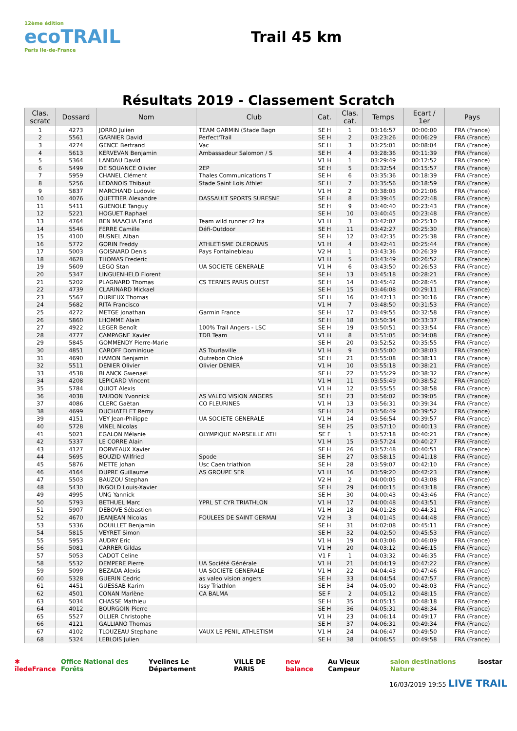12ème édition
ecoTRAIL
Paris Ile-de-France
Trail 45 km
Résultats 2019 - Classement Scratch
| Clas. scratc | Dossard | Nom | Club | Cat. | Clas. cat. | Temps | Ecart / 1er | Pays |
| --- | --- | --- | --- | --- | --- | --- | --- | --- |
| 1 | 4273 | JORRO Julien | TEAM GARMIN (Stade Bagn | SE H | 1 | 03:16:57 | 00:00:00 | FRA (France) |
| 2 | 5561 | GARNIER David | Perfect'Trail | SE H | 2 | 03:23:26 | 00:06:29 | FRA (France) |
| 3 | 4274 | GENCE Bertrand | Vac | SE H | 3 | 03:25:01 | 00:08:04 | FRA (France) |
| 4 | 5613 | KERVEVAN Benjamin | Ambassadeur Salomon / S | SE H | 4 | 03:28:36 | 00:11:39 | FRA (France) |
| 5 | 5364 | LANDAU David | | V1 H | 1 | 03:29:49 | 00:12:52 | FRA (France) |
| 6 | 5499 | DE SOUANCE Olivier | 2EP | SE H | 5 | 03:32:54 | 00:15:57 | FRA (France) |
| 7 | 5959 | CHANEL Clément | Thales Communications T | SE H | 6 | 03:35:36 | 00:18:39 | FRA (France) |
| 8 | 5256 | LEDANOIS Thibaut | Stade Saint Lois Athlet | SE H | 7 | 03:35:56 | 00:18:59 | FRA (France) |
| 9 | 5837 | MARCHAND Ludovic | | V1 H | 2 | 03:38:03 | 00:21:06 | FRA (France) |
| 10 | 4076 | QUETTIER Alexandre | DASSAULT SPORTS SURESNE | SE H | 8 | 03:39:45 | 00:22:48 | FRA (France) |
| 11 | 5411 | GUENOLE Tanguy | | SE H | 9 | 03:40:40 | 00:23:43 | FRA (France) |
| 12 | 5221 | HOGUET Raphael | | SE H | 10 | 03:40:45 | 00:23:48 | FRA (France) |
| 13 | 4764 | BEN MAACHA Farid | Team wild runner r2 tra | V1 H | 3 | 03:42:07 | 00:25:10 | FRA (France) |
| 14 | 5546 | FERRE Camille | Défi-Outdoor | SE H | 11 | 03:42:27 | 00:25:30 | FRA (France) |
| 15 | 4100 | BUSNEL Alban | | SE H | 12 | 03:42:35 | 00:25:38 | FRA (France) |
| 16 | 5772 | GORIN Freddy | ATHLETISME OLERONAIS | V1 H | 4 | 03:42:41 | 00:25:44 | FRA (France) |
| 17 | 5003 | GOISNARD Denis | Pays Fontainebleau | V2 H | 1 | 03:43:36 | 00:26:39 | FRA (France) |
| 18 | 4628 | THOMAS Frederic | | V1 H | 5 | 03:43:49 | 00:26:52 | FRA (France) |
| 19 | 5609 | LEGO Stan | UA SOCIETE GENERALE | V1 H | 6 | 03:43:50 | 00:26:53 | FRA (France) |
| 20 | 5347 | LINGUENHELD Florent | | SE H | 13 | 03:45:18 | 00:28:21 | FRA (France) |
| 21 | 5202 | PLAGNARD Thomas | CS TERNES PARIS OUEST | SE H | 14 | 03:45:42 | 00:28:45 | FRA (France) |
| 22 | 4739 | CLARINARD Mickael | | SE H | 15 | 03:46:08 | 00:29:11 | FRA (France) |
| 23 | 5567 | DURIEUX Thomas | | SE H | 16 | 03:47:13 | 00:30:16 | FRA (France) |
| 24 | 5682 | RITA Francisco | | V1 H | 7 | 03:48:50 | 00:31:53 | FRA (France) |
| 25 | 4272 | METGE Jonathan | Garmin France | SE H | 17 | 03:49:55 | 00:32:58 | FRA (France) |
| 26 | 5860 | LHOMME Alain | | SE H | 18 | 03:50:34 | 00:33:37 | FRA (France) |
| 27 | 4922 | LEGER Benoît | 100% Trail Angers - LSC | SE H | 19 | 03:50:51 | 00:33:54 | FRA (France) |
| 28 | 4777 | CAMPAGNE Xavier | TDB Team | V1 H | 8 | 03:51:05 | 00:34:08 | FRA (France) |
| 29 | 5845 | GOMMENDY Pierre-Marie | | SE H | 20 | 03:52:52 | 00:35:55 | FRA (France) |
| 30 | 4851 | CAROFF Dominique | AS Tourlaville | V1 H | 9 | 03:55:00 | 00:38:03 | FRA (France) |
| 31 | 4690 | HAMON Benjamin | Outrebon Chloé | SE H | 21 | 03:55:08 | 00:38:11 | FRA (France) |
| 32 | 5511 | DENIER Olivier | Olivier DENIER | V1 H | 10 | 03:55:18 | 00:38:21 | FRA (France) |
| 33 | 4538 | BLANCK Gwenaël | | SE H | 22 | 03:55:29 | 00:38:32 | FRA (France) |
| 34 | 4208 | LEPICARD Vincent | | V1 H | 11 | 03:55:49 | 00:38:52 | FRA (France) |
| 35 | 5784 | QUIOT Alexis | | V1 H | 12 | 03:55:55 | 00:38:58 | FRA (France) |
| 36 | 4038 | TAUDON Yvonnick | AS VALEO VISION ANGERS | SE H | 23 | 03:56:02 | 00:39:05 | FRA (France) |
| 37 | 4086 | CLERC Gaëtan | CO FLEURINES | V1 H | 13 | 03:56:31 | 00:39:34 | FRA (France) |
| 38 | 4699 | DUCHATELET Remy | | SE H | 24 | 03:56:49 | 00:39:52 | FRA (France) |
| 39 | 4151 | VEY Jean-Philippe | UA SOCIETE GENERALE | V1 H | 14 | 03:56:54 | 00:39:57 | FRA (France) |
| 40 | 5728 | VINEL Nicolas | | SE H | 25 | 03:57:10 | 00:40:13 | FRA (France) |
| 41 | 5021 | EGALON Mélanie | OLYMPIQUE MARSEILLE ATH | SE F | 1 | 03:57:18 | 00:40:21 | FRA (France) |
| 42 | 5337 | LE CORRE Alain | | V1 H | 15 | 03:57:24 | 00:40:27 | FRA (France) |
| 43 | 4127 | DORVEAUX Xavier | | SE H | 26 | 03:57:48 | 00:40:51 | FRA (France) |
| 44 | 5695 | BOUZID Wilfried | Spode | SE H | 27 | 03:58:15 | 00:41:18 | FRA (France) |
| 45 | 5876 | METTE Johan | Usc Caen triathlon | SE H | 28 | 03:59:07 | 00:42:10 | FRA (France) |
| 46 | 4164 | DUPRE Guillaume | AS GROUPE SFR | V1 H | 16 | 03:59:20 | 00:42:23 | FRA (France) |
| 47 | 5503 | BAUZOU Stephan | | V2 H | 2 | 04:00:05 | 00:43:08 | FRA (France) |
| 48 | 5430 | INGOLD Louis-Xavier | | SE H | 29 | 04:00:15 | 00:43:18 | FRA (France) |
| 49 | 4995 | UNG Yannick | | SE H | 30 | 04:00:43 | 00:43:46 | FRA (France) |
| 50 | 5793 | BETHUEL Marc | YPRL ST CYR TRIATHLON | V1 H | 17 | 04:00:48 | 00:43:51 | FRA (France) |
| 51 | 5907 | DEBOVE Sébastien | | V1 H | 18 | 04:01:28 | 00:44:31 | FRA (France) |
| 52 | 4670 | JEANJEAN Nicolas | FOULEES DE SAINT GERMAI | V2 H | 3 | 04:01:45 | 00:44:48 | FRA (France) |
| 53 | 5336 | DOUILLET Benjamin | | SE H | 31 | 04:02:08 | 00:45:11 | FRA (France) |
| 54 | 5815 | VEYRET Simon | | SE H | 32 | 04:02:50 | 00:45:53 | FRA (France) |
| 55 | 5953 | AUDRY Eric | | V1 H | 19 | 04:03:06 | 00:46:09 | FRA (France) |
| 56 | 5081 | CARRER Gildas | | V1 H | 20 | 04:03:12 | 00:46:15 | FRA (France) |
| 57 | 5053 | CADOT Celine | | V1 F | 1 | 04:03:32 | 00:46:35 | FRA (France) |
| 58 | 5532 | DEMPERE Pierre | UA Société Générale | V1 H | 21 | 04:04:19 | 00:47:22 | FRA (France) |
| 59 | 5099 | BEZADA Alexis | UA SOCIETE GENERALE | V1 H | 22 | 04:04:43 | 00:47:46 | FRA (France) |
| 60 | 5328 | GUERIN Cedric | as valeo vision angers | SE H | 33 | 04:04:54 | 00:47:57 | FRA (France) |
| 61 | 4451 | GUESSAB Karim | Issy Triathlon | SE H | 34 | 04:05:00 | 00:48:03 | FRA (France) |
| 62 | 4501 | CONAN Marlène | CA BALMA | SE F | 2 | 04:05:12 | 00:48:15 | FRA (France) |
| 63 | 5034 | CHASSE Mathieu | | SE H | 35 | 04:05:15 | 00:48:18 | FRA (France) |
| 64 | 4012 | BOURGOIN Pierre | | SE H | 36 | 04:05:31 | 00:48:34 | FRA (France) |
| 65 | 5527 | OLLIER Christophe | | V1 H | 23 | 04:06:14 | 00:49:17 | FRA (France) |
| 66 | 4121 | GALLIANO Thomas | | SE H | 37 | 04:06:31 | 00:49:34 | FRA (France) |
| 67 | 4102 | TLOUZEAU Stephane | VAUX LE PENIL ATHLETISM | V1 H | 24 | 04:06:47 | 00:49:50 | FRA (France) |
| 68 | 5324 | LEBLOIS Julien | | SE H | 38 | 04:06:55 | 00:49:58 | FRA (France) |
✱ îledeFrance Office National des Forêts Yvelines Le Département VILLE DE PARIS new balance Au Vieux Campeur salon destinations Nature isostar
16/03/2019 19:55 LIVE TRAIL